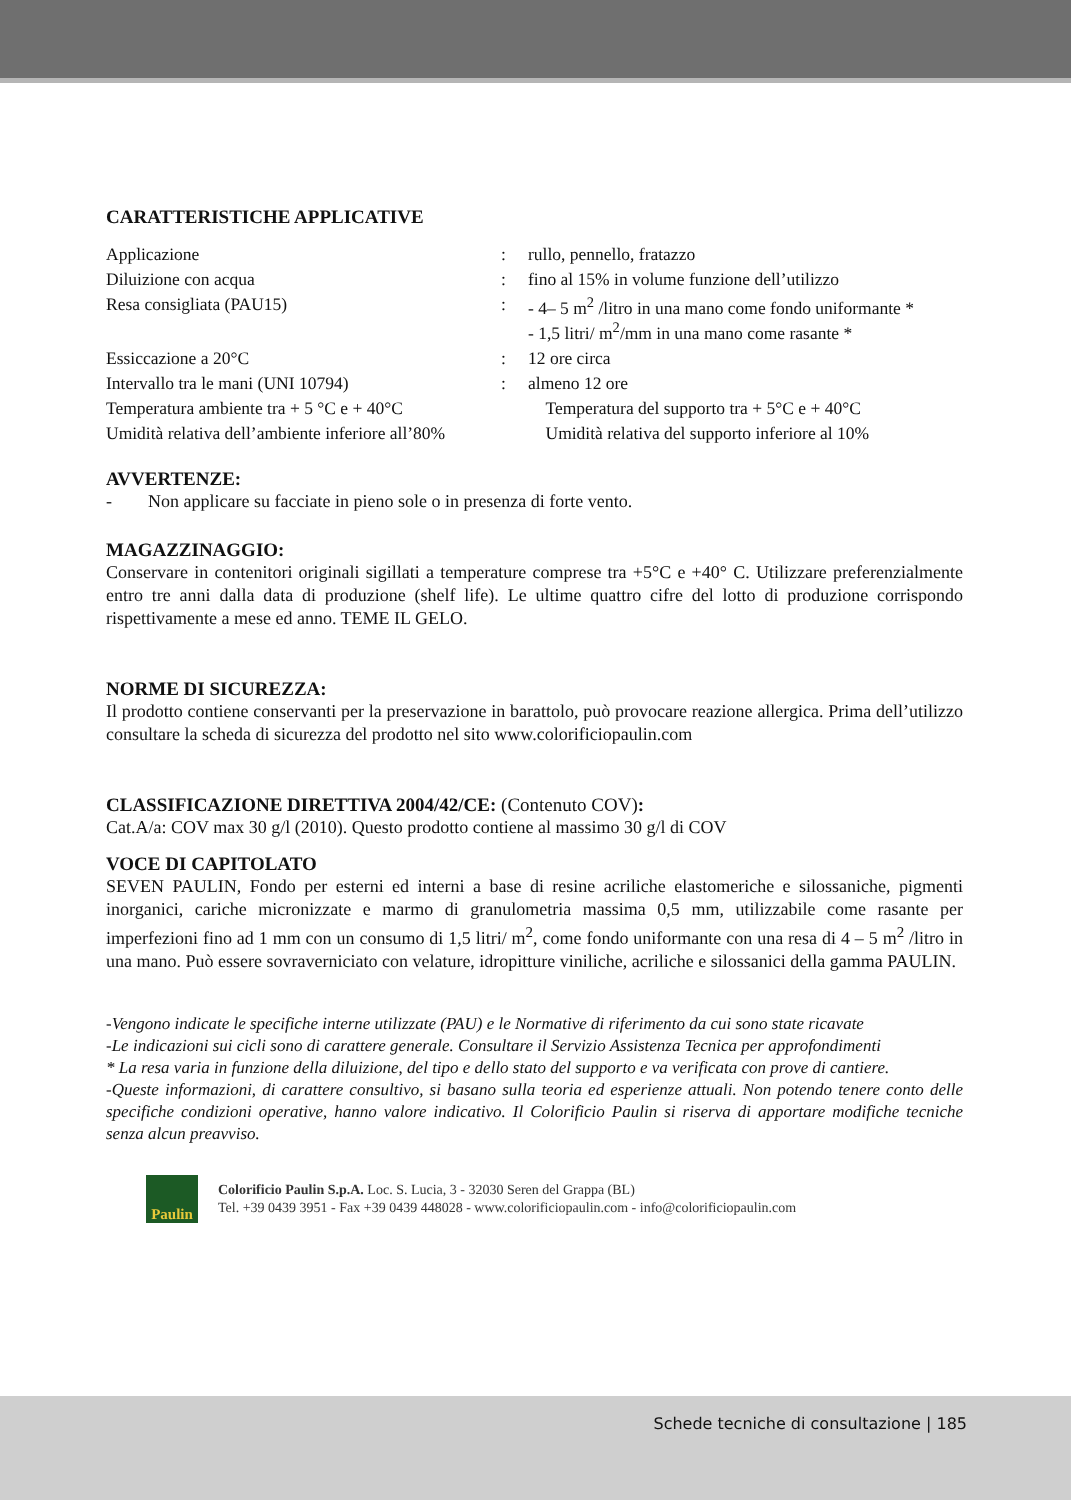CARATTERISTICHE APPLICATIVE
| Applicazione | : | rullo, pennello, fratazzo |
| Diluizione con acqua | : | fino al 15% in volume funzione dell’utilizzo |
| Resa consigliata (PAU15) | : | - 4– 5 m<sup>2</sup> /litro in una mano come fondo uniformante * - 1,5 litri/ m<sup>2</sup>/mm in una mano come rasante * |
| Essiccazione a 20°C | : | 12 ore circa |
| Intervallo tra le mani (UNI 10794) | : | almeno 12 ore |
| Temperatura ambiente tra + 5 °C e + 40°C | | Temperatura del supporto tra + 5°C e + 40°C |
| Umidità relativa dell’ambiente inferiore all’80% | | Umidità relativa del supporto inferiore al 10% |
AVVERTENZE:
- Non applicare su facciate in pieno sole o in presenza di forte vento.
MAGAZZINAGGIO:
Conservare in contenitori originali sigillati a temperature comprese tra +5°C e +40° C. Utilizzare preferenzialmente entro tre anni dalla data di produzione (shelf life). Le ultime quattro cifre del lotto di produzione corrispondo rispettivamente a mese ed anno. TEME IL GELO.
NORME DI SICUREZZA:
Il prodotto contiene conservanti per la preservazione in barattolo, può provocare reazione allergica. Prima dell’utilizzo consultare la scheda di sicurezza del prodotto nel sito www.colorificiopaulin.com
CLASSIFICAZIONE DIRETTIVA 2004/42/CE: (Contenuto COV):
Cat.A/a: COV max 30 g/l (2010). Questo prodotto contiene al massimo 30 g/l di COV
VOCE DI CAPITOLATO
SEVEN PAULIN, Fondo per esterni ed interni a base di resine acriliche elastomeriche e silossaniche, pigmenti inorganici, cariche micronizzate e marmo di granulometria massima 0,5 mm, utilizzabile come rasante per imperfezioni fino ad 1 mm con un consumo di 1,5 litri/ m<sup>2</sup>, come fondo uniformante con una resa di 4 – 5 m<sup>2</sup> /litro in una mano. Può essere sovraverniciato con velature, idropitture viniliche, acriliche e silossanici della gamma PAULIN.
-Vengono indicate le specifiche interne utilizzate (PAU) e le Normative di riferimento da cui sono state ricavate
-Le indicazioni sui cicli sono di carattere generale. Consultare il Servizio Assistenza Tecnica per approfondimenti
* La resa varia in funzione della diluizione, del tipo e dello stato del supporto e va verificata con prove di cantiere.
-Queste informazioni, di carattere consultivo, si basano sulla teoria ed esperienze attuali. Non potendo tenere conto delle specifiche condizioni operative, hanno valore indicativo. Il Colorificio Paulin si riserva di apportare modifiche tecniche senza alcun preavviso.
Paulin
Colorificio Paulin S.p.A. Loc. S. Lucia, 3 - 32030 Seren del Grappa (BL)
Tel. +39 0439 3951 - Fax +39 0439 448028 - www.colorificiopaulin.com - info@colorificiopaulin.com
Schede tecniche di consultazione | 185